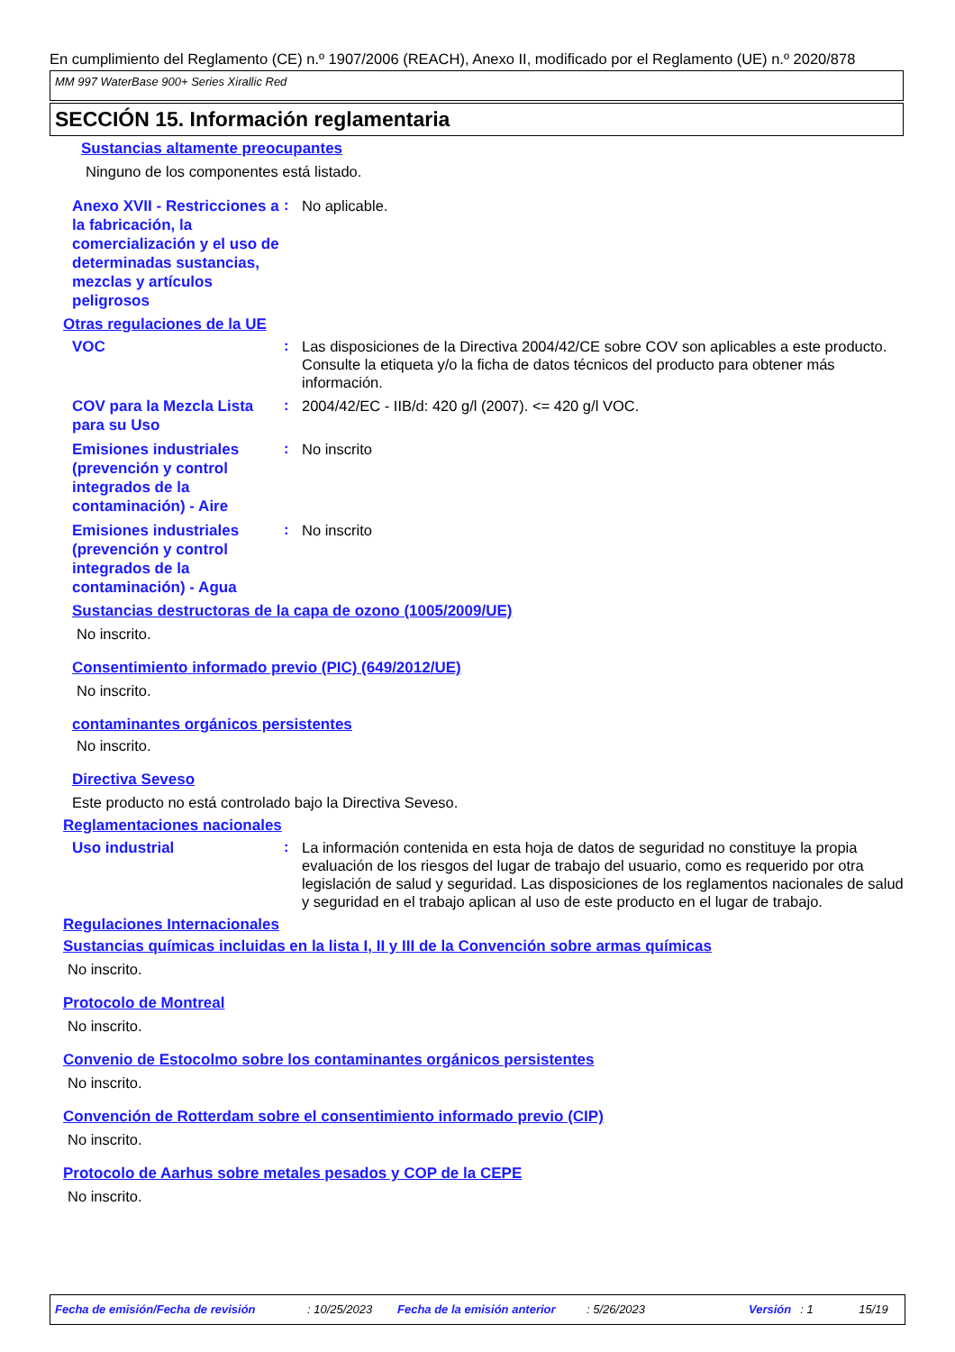En cumplimiento del Reglamento (CE) n.º 1907/2006 (REACH), Anexo II, modificado por el Reglamento (UE) n.º 2020/878
MM 997 WaterBase 900+ Series Xirallic Red
SECCIÓN 15. Información reglamentaria
Sustancias altamente preocupantes
Ninguno de los componentes está listado.
Anexo XVII - Restricciones a la fabricación, la comercialización y el uso de determinadas sustancias, mezclas y artículos peligrosos
:
No aplicable.
Otras regulaciones de la UE
VOC
:
Las disposiciones de la Directiva 2004/42/CE sobre COV son aplicables a este producto. Consulte la etiqueta y/o la ficha de datos técnicos del producto para obtener más información.
COV para la Mezcla Lista para su Uso
:
2004/42/EC - IIB/d: 420 g/l (2007). <= 420 g/l VOC.
Emisiones industriales (prevención y control integrados de la contaminación) - Aire
:
No inscrito
Emisiones industriales (prevención y control integrados de la contaminación) - Agua
:
No inscrito
Sustancias destructoras de la capa de ozono (1005/2009/UE)
No inscrito.
Consentimiento informado previo (PIC) (649/2012/UE)
No inscrito.
contaminantes orgánicos persistentes
No inscrito.
Directiva Seveso
Este producto no está controlado bajo la Directiva Seveso.
Reglamentaciones nacionales
Uso industrial
:
La información contenida en esta hoja de datos de seguridad no constituye la propia evaluación de los riesgos del lugar de trabajo del usuario, como es requerido por otra legislación de salud y seguridad. Las disposiciones de los reglamentos nacionales de salud y seguridad en el trabajo aplican al uso de este producto en el lugar de trabajo.
Regulaciones Internacionales
Sustancias químicas incluidas en la lista I, II y III de la Convención sobre armas químicas
No inscrito.
Protocolo de Montreal
No inscrito.
Convenio de Estocolmo sobre los contaminantes orgánicos persistentes
No inscrito.
Convención de Rotterdam sobre el consentimiento informado previo (CIP)
No inscrito.
Protocolo de Aarhus sobre metales pesados y COP de la CEPE
No inscrito.
Fecha de emisión/Fecha de revisión: 10/25/2023 Fecha de la emisión anterior: 5/26/2023 Versión: 1 15/19